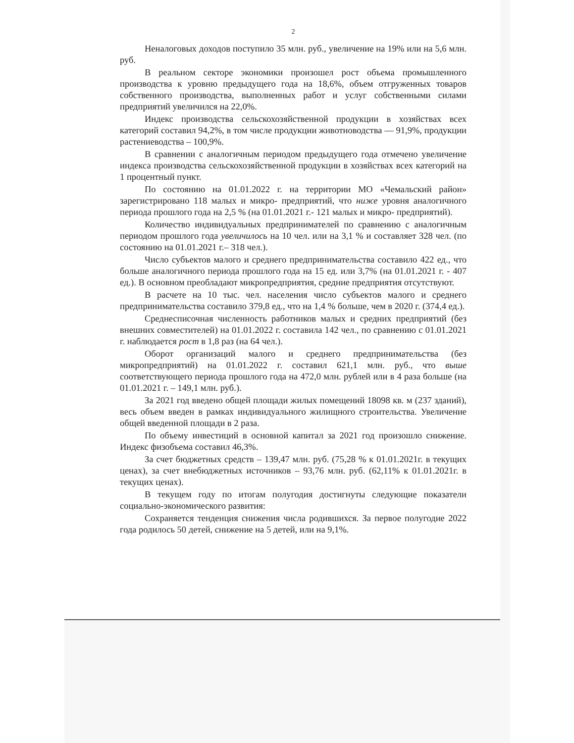2
Неналоговых доходов поступило 35 млн. руб., увеличение на 19% или на 5,6 млн. руб.
В реальном секторе экономики произошел рост объема промышленного производства к уровню предыдущего года на 18,6%, объем отгруженных товаров собственного производства, выполненных работ и услуг собственными силами предприятий увеличился на 22,0%.
Индекс производства сельскохозяйственной продукции в хозяйствах всех категорий составил 94,2%, в том числе продукции животноводства — 91,9%, продукции растениеводства – 100,9%.
В сравнении с аналогичным периодом предыдущего года отмечено увеличение индекса производства сельскохозяйственной продукции в хозяйствах всех категорий на 1 процентный пункт.
По состоянию на 01.01.2022 г. на территории МО «Чемальский район» зарегистрировано 118 малых и микро- предприятий, что ниже уровня аналогичного периода прошлого года на 2,5 % (на 01.01.2021 г.- 121 малых и микро- предприятий).
Количество индивидуальных предпринимателей по сравнению с аналогичным периодом прошлого года увеличилось на 10 чел. или на 3,1 % и составляет 328 чел. (по состоянию на 01.01.2021 г.– 318 чел.).
Число субъектов малого и среднего предпринимательства составило 422 ед., что больше аналогичного периода прошлого года на 15 ед. или 3,7% (на 01.01.2021 г. - 407 ед.). В основном преобладают микропредприятия, средние предприятия отсутствуют.
В расчете на 10 тыс. чел. населения число субъектов малого и среднего предпринимательства составило 379,8 ед., что на 1,4 % больше, чем в 2020 г. (374,4 ед.).
Среднесписочная численность работников малых и средних предприятий (без внешних совместителей) на 01.01.2022 г. составила 142 чел., по сравнению с 01.01.2021 г. наблюдается рост в 1,8 раз (на 64 чел.).
Оборот организаций малого и среднего предпринимательства (без микропредприятий) на 01.01.2022 г. составил 621,1 млн. руб., что выше соответствующего периода прошлого года на 472,0 млн. рублей или в 4 раза больше (на 01.01.2021 г. – 149,1 млн. руб.).
За 2021 год введено общей площади жилых помещений 18098 кв. м (237 зданий), весь объем введен в рамках индивидуального жилищного строительства. Увеличение общей введенной площади в 2 раза.
По объему инвестиций в основной капитал за 2021 год произошло снижение. Индекс физобъема составил 46,3%.
За счет бюджетных средств – 139,47 млн. руб. (75,28 % к 01.01.2021г. в текущих ценах), за счет внебюджетных источников – 93,76 млн. руб. (62,11% к 01.01.2021г. в текущих ценах).
В текущем году по итогам полугодия достигнуты следующие показатели социально-экономического развития:
Сохраняется тенденция снижения числа родившихся. За первое полугодие 2022 года родилось 50 детей, снижение на 5 детей, или на 9,1%.